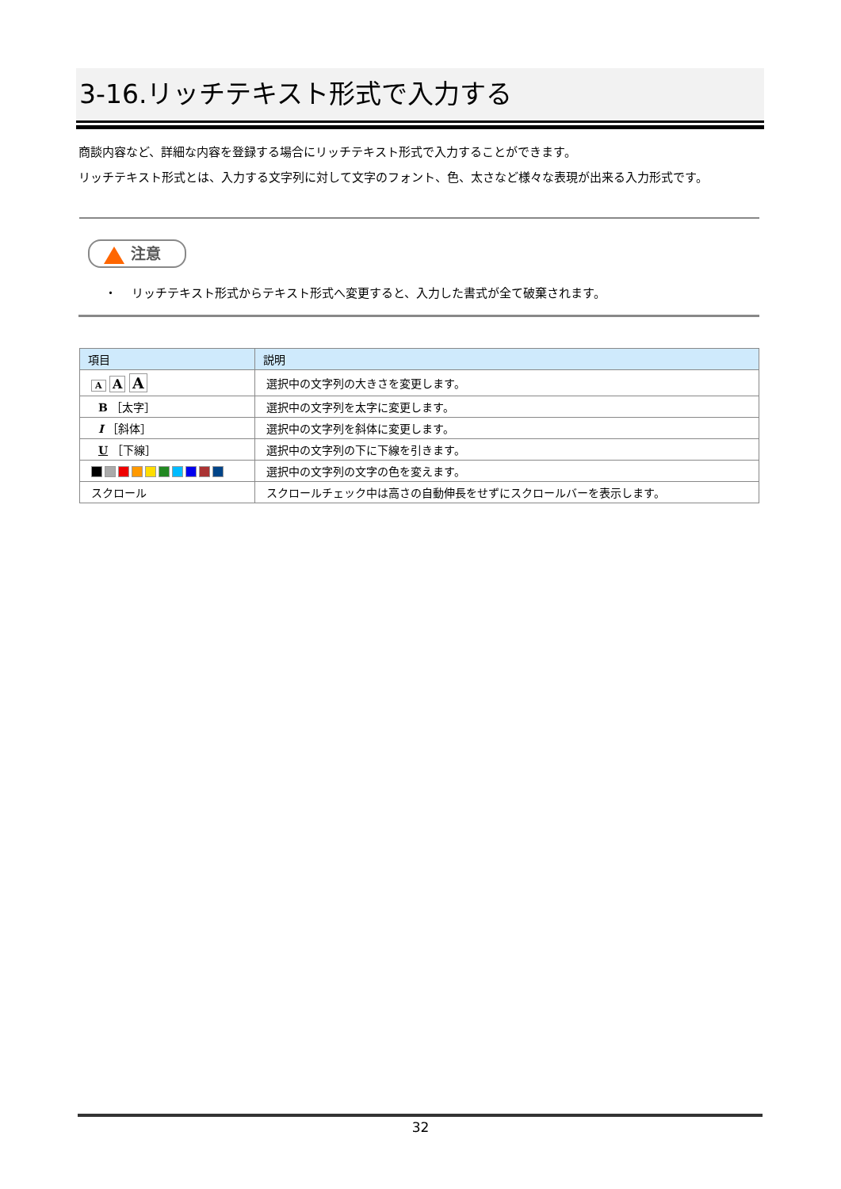3-16.リッチテキスト形式で入力する
商談内容など、詳細な内容を登録する場合にリッチテキスト形式で入力することができます。
リッチテキスト形式とは、入力する文字列に対して文字のフォント、色、太さなど様々な表現が出来る入力形式です。
注意
・ リッチテキスト形式からテキスト形式へ変更すると、入力した書式が全て破棄されます。
| 項目 | 説明 |
| --- | --- |
| A A A | 選択中の文字列の大きさを変更します。 |
| B ［太字］ | 選択中の文字列を太字に変更します。 |
| I ［斜体］ | 選択中の文字列を斜体に変更します。 |
| U ［下線］ | 選択中の文字列の下に下線を引きます。 |
| | 選択中の文字列の文字の色を変えます。 |
| スクロール | スクロールチェック中は高さの自動伸長をせずにスクロールバーを表示します。 |
32